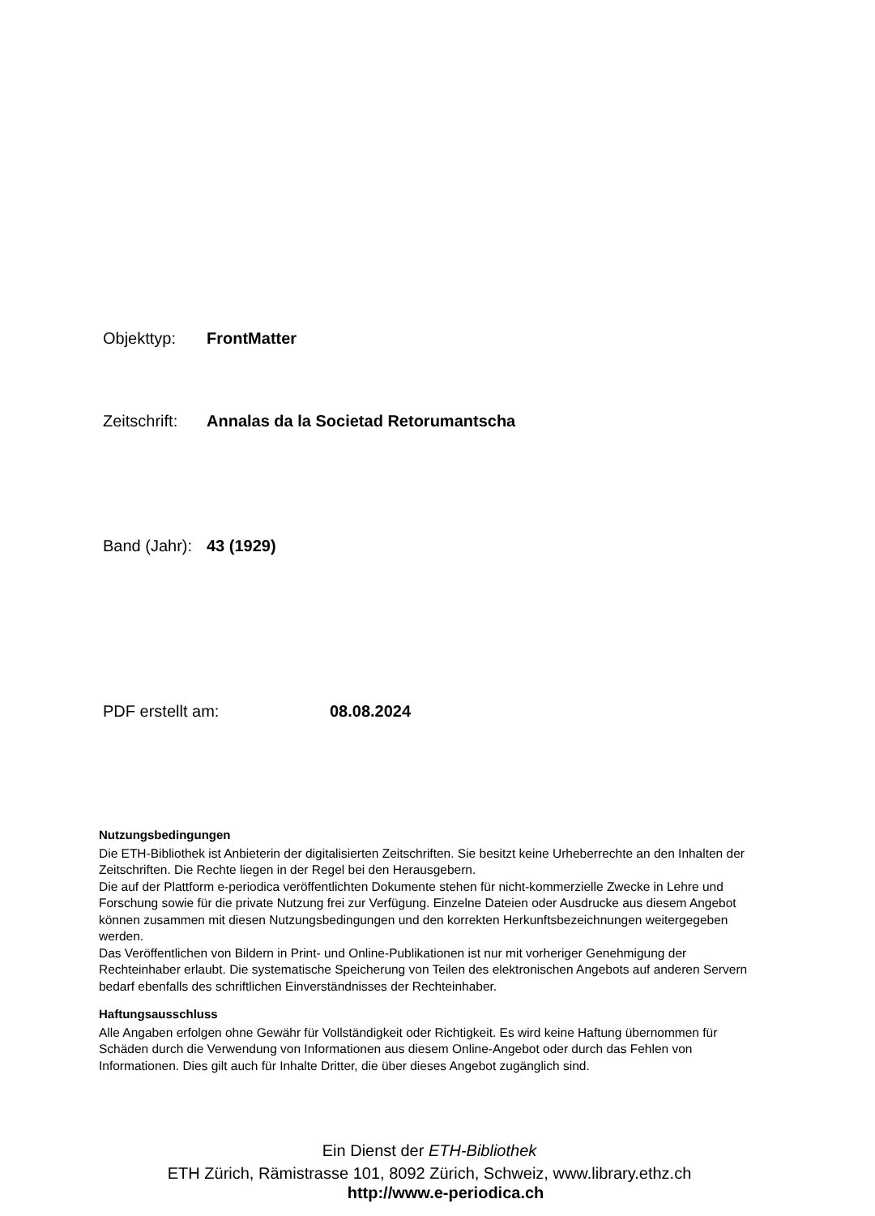Objekttyp: FrontMatter
Zeitschrift: Annalas da la Societad Retorumantscha
Band (Jahr): 43 (1929)
PDF erstellt am: 08.08.2024
Nutzungsbedingungen
Die ETH-Bibliothek ist Anbieterin der digitalisierten Zeitschriften. Sie besitzt keine Urheberrechte an den Inhalten der Zeitschriften. Die Rechte liegen in der Regel bei den Herausgebern.
Die auf der Plattform e-periodica veröffentlichten Dokumente stehen für nicht-kommerzielle Zwecke in Lehre und Forschung sowie für die private Nutzung frei zur Verfügung. Einzelne Dateien oder Ausdrucke aus diesem Angebot können zusammen mit diesen Nutzungsbedingungen und den korrekten Herkunftsbezeichnungen weitergegeben werden.
Das Veröffentlichen von Bildern in Print- und Online-Publikationen ist nur mit vorheriger Genehmigung der Rechteinhaber erlaubt. Die systematische Speicherung von Teilen des elektronischen Angebots auf anderen Servern bedarf ebenfalls des schriftlichen Einverständnisses der Rechteinhaber.
Haftungsausschluss
Alle Angaben erfolgen ohne Gewähr für Vollständigkeit oder Richtigkeit. Es wird keine Haftung übernommen für Schäden durch die Verwendung von Informationen aus diesem Online-Angebot oder durch das Fehlen von Informationen. Dies gilt auch für Inhalte Dritter, die über dieses Angebot zugänglich sind.
Ein Dienst der ETH-Bibliothek
ETH Zürich, Rämistrasse 101, 8092 Zürich, Schweiz, www.library.ethz.ch
http://www.e-periodica.ch